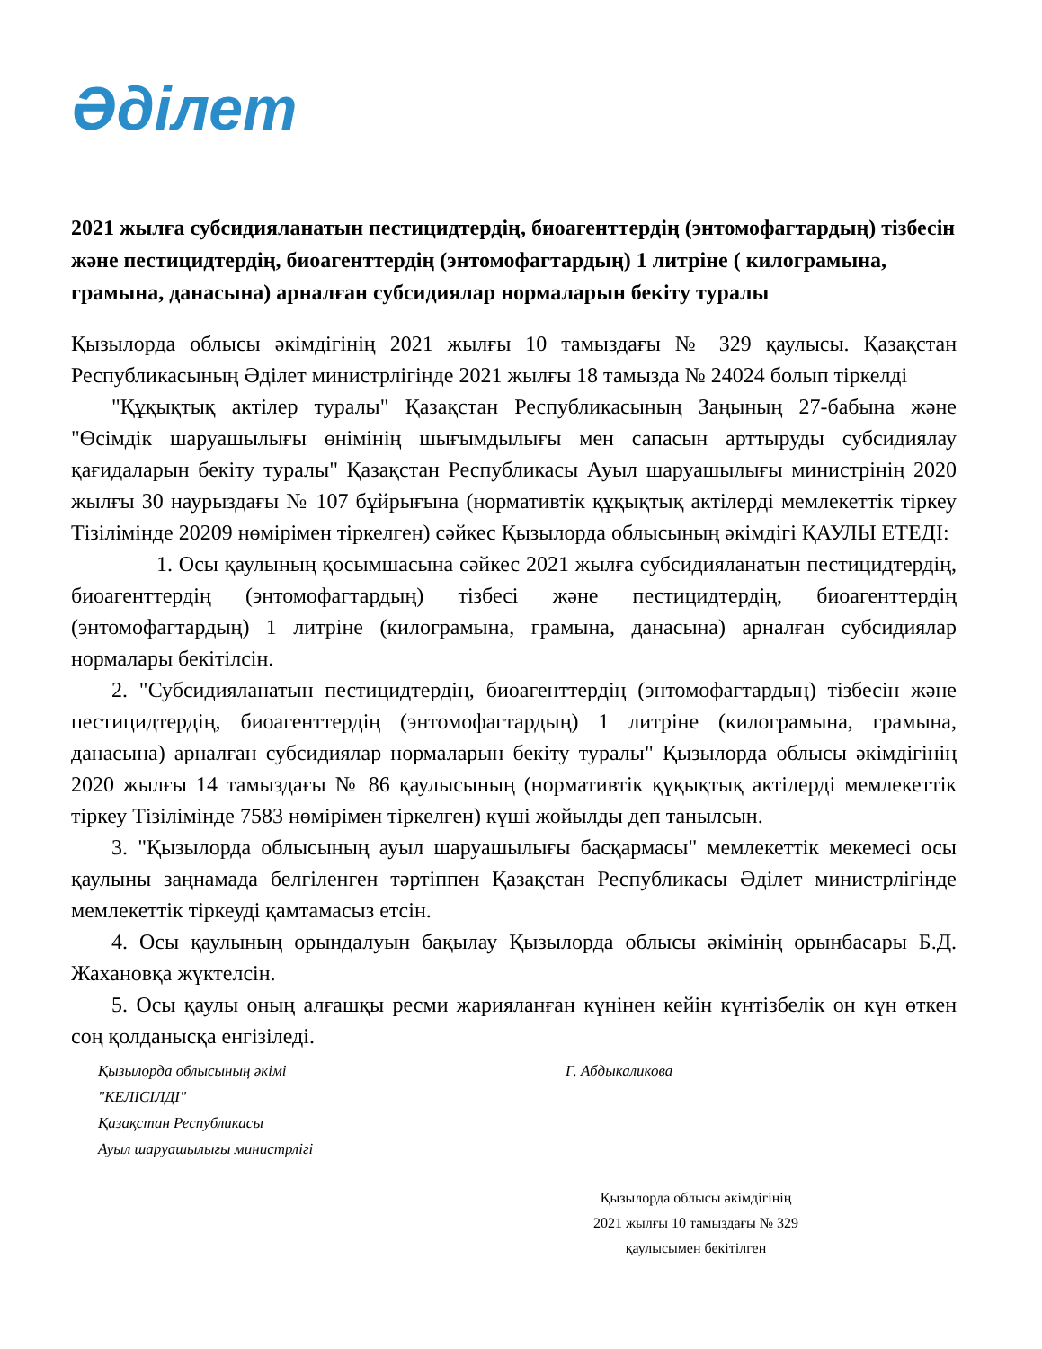Әділет
2021 жылға субсидияланатын пестицидтердің, биоагенттердің (энтомофагтардың) тізбесін және пестицидтердің, биоагенттердің (энтомофагтардың) 1 литріне ( килограмына, грамына, данасына) арналған субсидиялар нормаларын бекіту туралы
Қызылорда облысы әкімдігінің 2021 жылғы 10 тамыздағы № 329 қаулысы. Қазақстан Республикасының Әділет министрлігінде 2021 жылғы 18 тамызда № 24024 болып тіркелді
"Құқықтық актілер туралы" Қазақстан Республикасының Заңының 27-бабына және "Өсімдік шаруашылығы өнімінің шығымдылығы мен сапасын арттыруды субсидиялау қағидаларын бекіту туралы" Қазақстан Республикасы Ауыл шаруашылығы министрінің 2020 жылғы 30 наурыздағы № 107 бұйрығына (нормативтік құқықтық актілерді мемлекеттік тіркеу Тізілімінде 20209 нөмірімен тіркелген) сәйкес Қызылорда облысының әкімдігі ҚАУЛЫ ЕТЕДІ:
1. Осы қаулының қосымшасына сәйкес 2021 жылға субсидияланатын пестицидтердің, биоагенттердің (энтомофагтардың) тізбесі және пестицидтердің, биоагенттердің (энтомофагтардың) 1 литріне (килограмына, грамына, данасына) арналған субсидиялар нормалары бекітілсін.
2. "Субсидияланатын пестицидтердің, биоагенттердің (энтомофагтардың) тізбесін және пестицидтердің, биоагенттердің (энтомофагтардың) 1 литріне (килограмына, грамына, данасына) арналған субсидиялар нормаларын бекіту туралы" Қызылорда облысы әкімдігінің 2020 жылғы 14 тамыздағы № 86 қаулысының (нормативтік құқықтық актілерді мемлекеттік тіркеу Тізілімінде 7583 нөмірімен тіркелген) күші жойылды деп танылсын.
3. "Қызылорда облысының ауыл шаруашылығы басқармасы" мемлекеттік мекемесі осы қаулыны заңнамада белгіленген тәртіппен Қазақстан Республикасы Әділет министрлігінде мемлекеттік тіркеуді қамтамасыз етсін.
4. Осы қаулының орындалуын бақылау Қызылорда облысы әкімінің орынбасары Б.Д. Жахановқа жүктелсін.
5. Осы қаулы оның алғашқы ресми жарияланған күнінен кейін күнтізбелік он күн өткен соң қолданысқа енгізіледі.
Қызылорда облысының әкімі Г. Абдыкаликова
"КЕЛІСІЛДІ"
Қазақстан Республикасы
Ауыл шаруашылығы министрлігі
Қызылорда облысы әкімдігінің
2021 жылғы 10 тамыздағы № 329
қаулысымен бекітілген